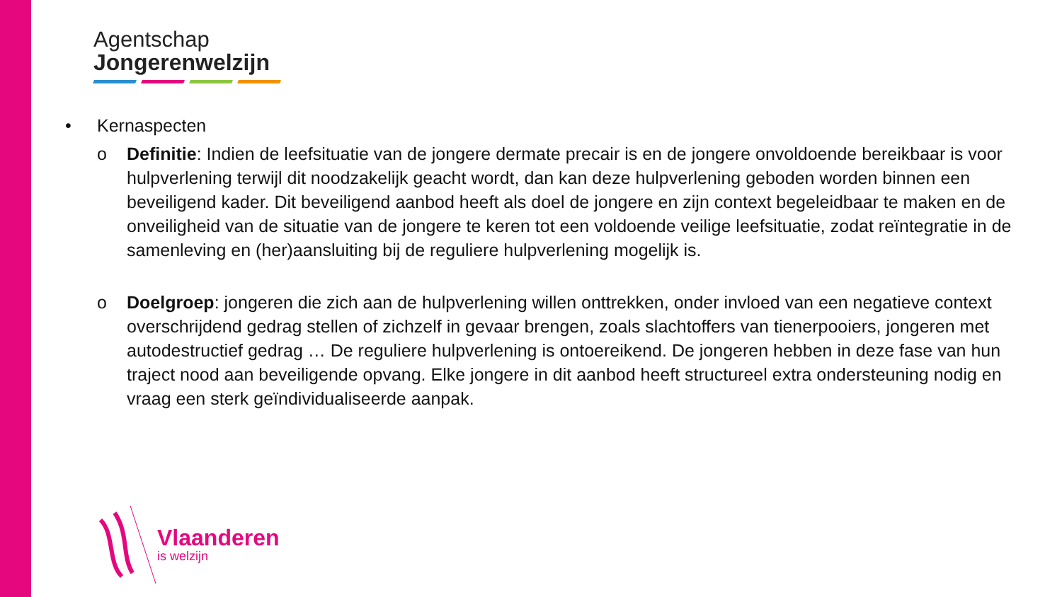Agentschap
Jongerenwelzijn
• Kernaspecten
o Definitie: Indien de leefsituatie van de jongere dermate precair is en de jongere onvoldoende bereikbaar is voor hulpverlening terwijl dit noodzakelijk geacht wordt, dan kan deze hulpverlening geboden worden binnen een beveiligend kader. Dit beveiligend aanbod heeft als doel de jongere en zijn context begeleidbaar te maken en de onveiligheid van de situatie van de jongere te keren tot een voldoende veilige leefsituatie, zodat reïntegratie in de samenleving en (her)aansluiting bij de reguliere hulpverlening mogelijk is.
o Doelgroep: jongeren die zich aan de hulpverlening willen onttrekken, onder invloed van een negatieve context overschrijdend gedrag stellen of zichzelf in gevaar brengen, zoals slachtoffers van tienerpooiers, jongeren met autodestructief gedrag … De reguliere hulpverlening is ontoereikend. De jongeren hebben in deze fase van hun traject nood aan beveiligende opvang. Elke jongere in dit aanbod heeft structureel extra ondersteuning nodig en vraag een sterk geïndividualiseerde aanpak.
Vlaanderen
is welzijn